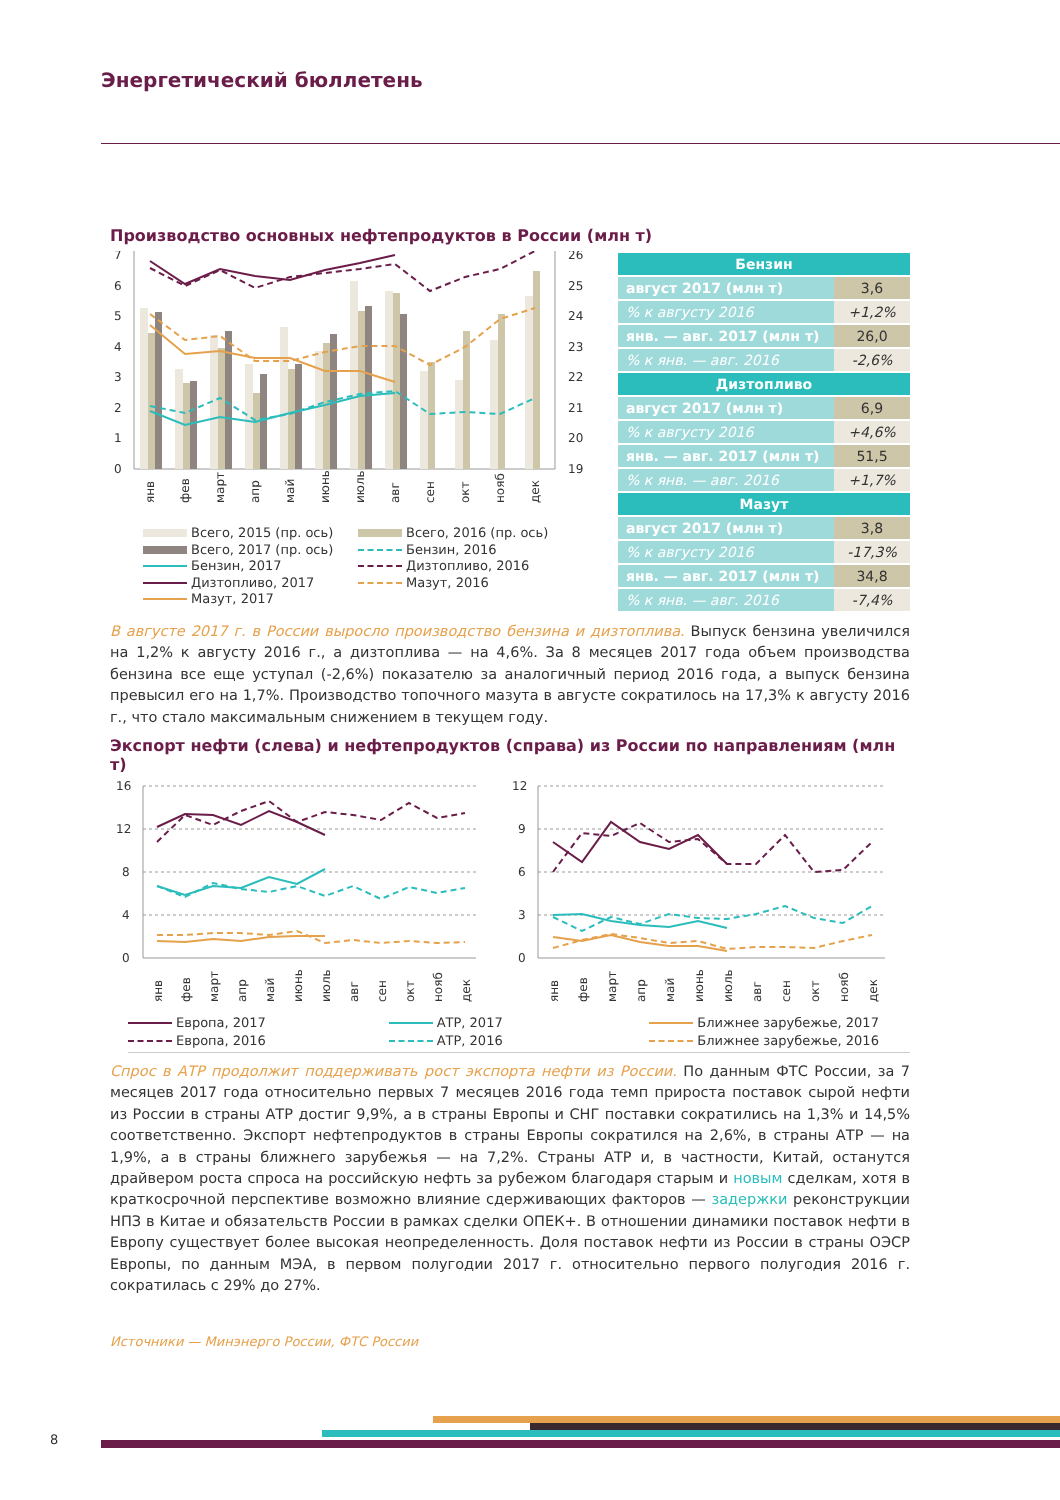Энергетический бюллетень
Производство основных нефтепродуктов в России (млн т)
7
6
5
4
3
2
1
0
26
25
24
23
22
21
20
19
янв
фев
март
апр
май
июнь
июль
авг
сен
окт
нояб
дек
Всего, 2015 (пр. ось) Всего, 2016 (пр. ось) Всего, 2017 (пр. ось) Бензин, 2016 Бензин, 2017 Дизтопливо, 2016 Дизтопливо, 2017 Мазут, 2016 Мазут, 2017
| Бензин | |
| --- | --- |
| август 2017 (млн т) | 3,6 |
| % к августу 2016 | +1,2% |
| янв. — авг. 2017 (млн т) | 26,0 |
| % к янв. — авг. 2016 | -2,6% |
| Дизтопливо | |
| август 2017 (млн т) | 6,9 |
| % к августу 2016 | +4,6% |
| янв. — авг. 2017 (млн т) | 51,5 |
| % к янв. — авг. 2016 | +1,7% |
| Мазут | |
| август 2017 (млн т) | 3,8 |
| % к августу 2016 | -17,3% |
| янв. — авг. 2017 (млн т) | 34,8 |
| % к янв. — авг. 2016 | -7,4% |
В августе 2017 г. в России выросло производство бензина и дизтоплива. Выпуск бензина увеличился на 1,2% к августу 2016 г., а дизтоплива — на 4,6%. За 8 месяцев 2017 года объем производства бензина все еще уступал (-2,6%) показателю за аналогичный период 2016 года, а выпуск бензина превысил его на 1,7%. Производство топочного мазута в августе сократилось на 17,3% к августу 2016 г., что стало максимальным снижением в текущем году.
Экспорт нефти (слева) и нефтепродуктов (справа) из России по направлениям (млн т)
16
12
8
4
0
янв
фев
март
апр
май
июнь
июль
авг
сен
окт
нояб
дек
12
9
6
3
0
янв
фев
март
апр
май
июнь
июль
авг
сен
окт
нояб
дек
Европа, 2017 АТР, 2017 Ближнее зарубежье, 2017 Европа, 2016 АТР, 2016 Ближнее зарубежье, 2016
Спрос в АТР продолжит поддерживать рост экспорта нефти из России. По данным ФТС России, за 7 месяцев 2017 года относительно первых 7 месяцев 2016 года темп прироста поставок сырой нефти из России в страны АТР достиг 9,9%, а в страны Европы и СНГ поставки сократились на 1,3% и 14,5% соответственно. Экспорт нефтепродуктов в страны Европы сократился на 2,6%, в страны АТР — на 1,9%, а в страны ближнего зарубежья — на 7,2%. Страны АТР и, в частности, Китай, останутся драйвером роста спроса на российскую нефть за рубежом благодаря старым и новым сделкам, хотя в краткосрочной перспективе возможно влияние сдерживающих факторов — задержки реконструкции НПЗ в Китае и обязательств России в рамках сделки ОПЕК+. В отношении динамики поставок нефти в Европу существует более высокая неопределенность. Доля поставок нефти из России в страны ОЭСР Европы, по данным МЭА, в первом полугодии 2017 г. относительно первого полугодия 2016 г. сократилась с 29% до 27%.
Источники — Минэнерго России, ФТС России
8